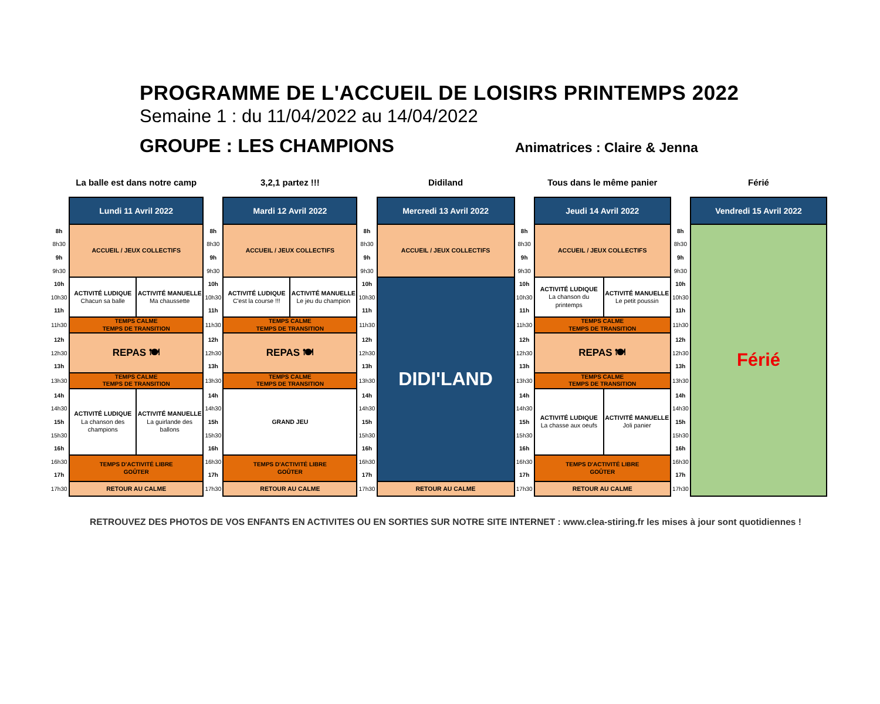PROGRAMME DE L'ACCUEIL DE LOISIRS PRINTEMPS 2022
Semaine 1 : du 11/04/2022 au 14/04/2022
GROUPE : LES CHAMPIONS
Animatrices : Claire & Jenna
| | La balle est dans notre camp | | | 3,2,1 partez !!! | | | Didiland | | Tous dans le même panier | | | Férié |
| | Lundi 11 Avril 2022 | | | Mardi 12 Avril 2022 | | | Mercredi 13 Avril 2022 | | Jeudi 14 Avril 2022 | | | Vendredi 15 Avril 2022 |
| 8h | ACCUEIL / JEUX COLLECTIFS | | 8h | ACCUEIL / JEUX COLLECTIFS | | 8h | ACCUEIL / JEUX COLLECTIFS | 8h | ACCUEIL / JEUX COLLECTIFS | | 8h | Férié |
| 8h30 | | | 8h30 | | | 8h30 | | 8h30 | | | 8h30 | |
| 9h | | | 9h | | | 9h | | 9h | | | 9h | |
| 9h30 | | | 9h30 | | | 9h30 | | 9h30 | | | 9h30 | |
| 10h | ACTIVITÉ LUDIQUE Chacun sa balle | ACTIVITÉ MANUELLE Ma chaussette | 10h | ACTIVITÉ LUDIQUE C'est la course !!! | ACTIVITÉ MANUELLE Le jeu du champion | 10h | DIDI'LAND | 10h | ACTIVITÉ LUDIQUE La chanson du printemps | ACTIVITÉ MANUELLE Le petit poussin | 10h | |
| 10h30 | | | 10h30 | | | 10h30 | | 10h30 | | | 10h30 | |
| 11h | | | 11h | | | 11h | | 11h | | | 11h | |
| 11h30 | TEMPS CALME TEMPS DE TRANSITION | | 11h30 | TEMPS CALME TEMPS DE TRANSITION | | 11h30 | | 11h30 | TEMPS CALME TEMPS DE TRANSITION | | 11h30 | |
| 12h | REPAS 🍽 | | 12h | REPAS 🍽 | | 12h | | 12h | REPAS 🍽 | | 12h | |
| 12h30 | | | 12h30 | | | 12h30 | | 12h30 | | | 12h30 | |
| 13h | | | 13h | | | 13h | | 13h | | | 13h | |
| 13h30 | TEMPS CALME TEMPS DE TRANSITION | | 13h30 | TEMPS CALME TEMPS DE TRANSITION | | 13h30 | | 13h30 | TEMPS CALME TEMPS DE TRANSITION | | 13h30 | |
| 14h | ACTIVITÉ LUDIQUE La chanson des champions | ACTIVITÉ MANUELLE La guirlande des ballons | 14h | GRAND JEU | | 14h | | 14h | ACTIVITÉ LUDIQUE La chasse aux oeufs | ACTIVITÉ MANUELLE Joli panier | 14h | |
| 14h30 | | | 14h30 | | | 14h30 | | 14h30 | | | 14h30 | |
| 15h | | | 15h | | | 15h | | 15h | | | 15h | |
| 15h30 | | | 15h30 | | | 15h30 | | 15h30 | | | 15h30 | |
| 16h | | | 16h | | | 16h | | 16h | | | 16h | |
| 16h30 | TEMPS D'ACTIVITÉ LIBRE GOÛTER | | 16h30 | TEMPS D'ACTIVITÉ LIBRE GOÛTER | | 16h30 | | 16h30 | TEMPS D'ACTIVITÉ LIBRE GOÛTER | | 16h30 | |
| 17h | | | 17h | | | 17h | | 17h | | | 17h | |
| 17h30 | RETOUR AU CALME | | 17h30 | RETOUR AU CALME | | 17h30 | RETOUR AU CALME | 17h30 | RETOUR AU CALME | | 17h30 | |
RETROUVEZ DES PHOTOS DE VOS ENFANTS EN ACTIVITES OU EN SORTIES SUR NOTRE SITE INTERNET : www.clea-stiring.fr les mises à jour sont quotidiennes !